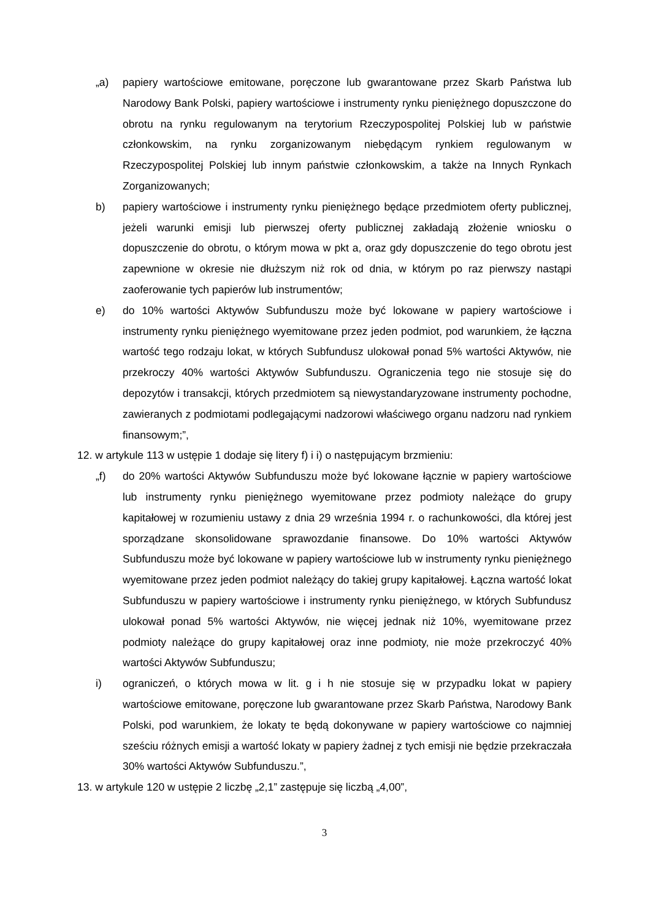„a) papiery wartościowe emitowane, poręczone lub gwarantowane przez Skarb Państwa lub Narodowy Bank Polski, papiery wartościowe i instrumenty rynku pieniężnego dopuszczone do obrotu na rynku regulowanym na terytorium Rzeczypospolitej Polskiej lub w państwie członkowskim, na rynku zorganizowanym niebędącym rynkiem regulowanym w Rzeczypospolitej Polskiej lub innym państwie członkowskim, a także na Innych Rynkach Zorganizowanych;
b) papiery wartościowe i instrumenty rynku pieniężnego będące przedmiotem oferty publicznej, jeżeli warunki emisji lub pierwszej oferty publicznej zakładają złożenie wniosku o dopuszczenie do obrotu, o którym mowa w pkt a, oraz gdy dopuszczenie do tego obrotu jest zapewnione w okresie nie dłuższym niż rok od dnia, w którym po raz pierwszy nastąpi zaoferowanie tych papierów lub instrumentów;
e) do 10% wartości Aktywów Subfunduszu może być lokowane w papiery wartościowe i instrumenty rynku pieniężnego wyemitowane przez jeden podmiot, pod warunkiem, że łączna wartość tego rodzaju lokat, w których Subfundusz ulokował ponad 5% wartości Aktywów, nie przekroczy 40% wartości Aktywów Subfunduszu. Ograniczenia tego nie stosuje się do depozytów i transakcji, których przedmiotem są niewystandaryzowane instrumenty pochodne, zawieranych z podmiotami podlegającymi nadzorowi właściwego organu nadzoru nad rynkiem finansowym;”,
12. w artykule 113 w ustępie 1 dodaje się litery f) i i) o następującym brzmieniu:
„f) do 20% wartości Aktywów Subfunduszu może być lokowane łącznie w papiery wartościowe lub instrumenty rynku pieniężnego wyemitowane przez podmioty należące do grupy kapitałowej w rozumieniu ustawy z dnia 29 września 1994 r. o rachunkowości, dla której jest sporządzane skonsolidowane sprawozdanie finansowe. Do 10% wartości Aktywów Subfunduszu może być lokowane w papiery wartościowe lub w instrumenty rynku pieniężnego wyemitowane przez jeden podmiot należący do takiej grupy kapitałowej. Łączna wartość lokat Subfunduszu w papiery wartościowe i instrumenty rynku pieniężnego, w których Subfundusz ulokował ponad 5% wartości Aktywów, nie więcej jednak niż 10%, wyemitowane przez podmioty należące do grupy kapitałowej oraz inne podmioty, nie może przekroczyć 40% wartości Aktywów Subfunduszu;
i) ograniczeń, o których mowa w lit. g i h nie stosuje się w przypadku lokat w papiery wartościowe emitowane, poręczone lub gwarantowane przez Skarb Państwa, Narodowy Bank Polski, pod warunkiem, że lokaty te będą dokonywane w papiery wartościowe co najmniej sześciu różnych emisji a wartość lokaty w papiery żadnej z tych emisji nie będzie przekraczała 30% wartości Aktywów Subfunduszu.”,
13. w artykule 120 w ustępie 2 liczbę „2,1” zastępuje się liczbą „4,00”,
3